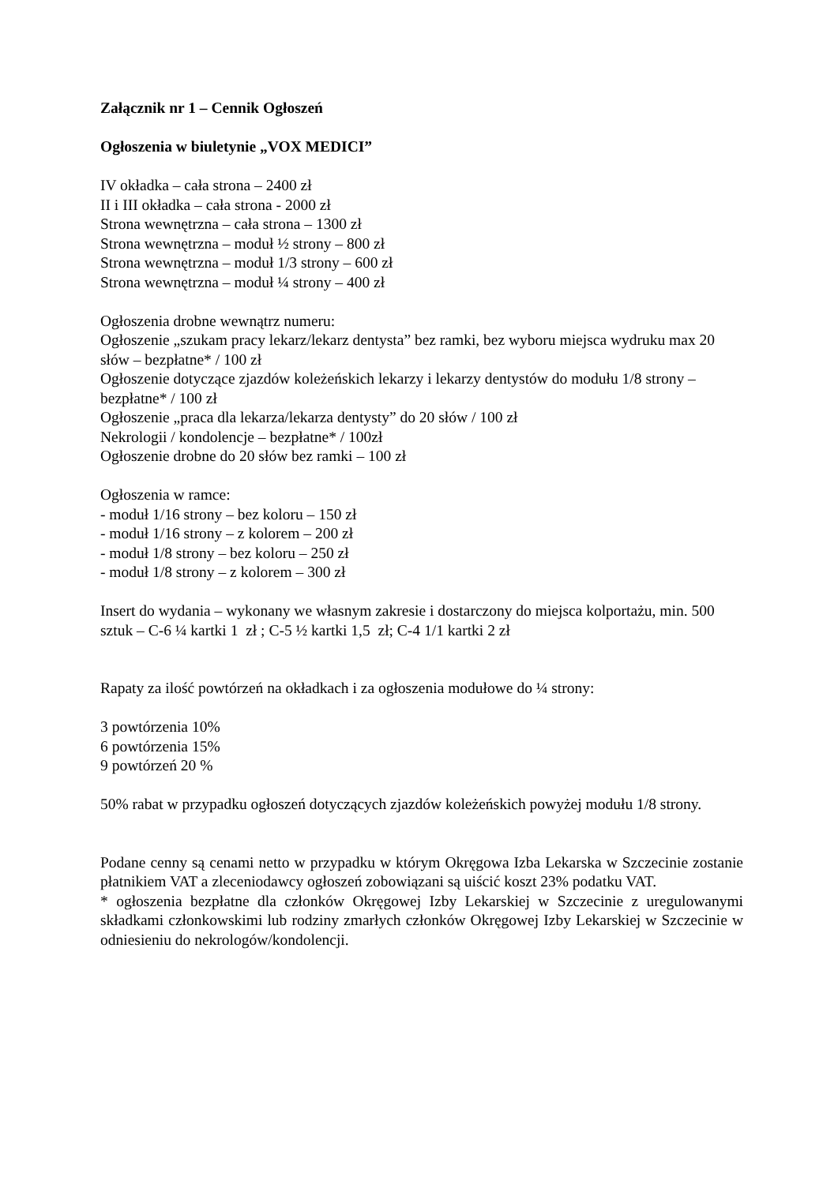Załącznik nr 1 – Cennik Ogłoszeń
Ogłoszenia w biuletynie „VOX MEDICI”
IV okładka – cała strona – 2400 zł
II i III okładka – cała strona - 2000 zł
Strona wewnętrzna – cała strona – 1300 zł
Strona wewnętrzna – moduł ½ strony – 800 zł
Strona wewnętrzna – moduł 1/3 strony – 600 zł
Strona wewnętrzna – moduł ¼ strony – 400 zł
Ogłoszenia drobne wewnątrz numeru:
Ogłoszenie „szukam pracy lekarz/lekarz dentysta” bez ramki, bez wyboru miejsca wydruku max 20 słów – bezpłatne* / 100 zł
Ogłoszenie dotyczące zjazdów koleżeńskich lekarzy i lekarzy dentystów do modułu 1/8 strony – bezpłatne* / 100 zł
Ogłoszenie „praca dla lekarza/lekarza dentysty” do 20 słów / 100 zł
Nekrologii / kondolencje – bezpłatne* / 100zł
Ogłoszenie drobne do 20 słów bez ramki – 100 zł
Ogłoszenia w ramce:
- moduł 1/16 strony – bez koloru – 150 zł
- moduł 1/16 strony – z kolorem – 200 zł
- moduł 1/8 strony – bez koloru – 250 zł
- moduł 1/8 strony – z kolorem – 300 zł
Insert do wydania – wykonany we własnym zakresie i dostarczony do miejsca kolportażu, min. 500 sztuk – C-6 ¼ kartki 1 zł ; C-5 ½ kartki 1,5 zł; C-4 1/1 kartki 2 zł
Rapaty za ilość powtórzeń na okładkach i za ogłoszenia modułowe do ¼ strony:
3 powtórzenia 10%
6 powtórzenia 15%
9 powtórzeń 20 %
50% rabat w przypadku ogłoszeń dotyczących zjazdów koleżeńskich powyżej modułu 1/8 strony.
Podane cenny są cenami netto w przypadku w którym Okręgowa Izba Lekarska w Szczecinie zostanie płatnikiem VAT a zleceniodawcy ogłoszeń zobowiązani są uiścić koszt 23% podatku VAT.
* ogłoszenia bezpłatne dla członków Okręgowej Izby Lekarskiej w Szczecinie z uregulowanymi składkami członkowskimi lub rodziny zmarłych członków Okręgowej Izby Lekarskiej w Szczecinie w odniesieniu do nekrologów/kondolencji.